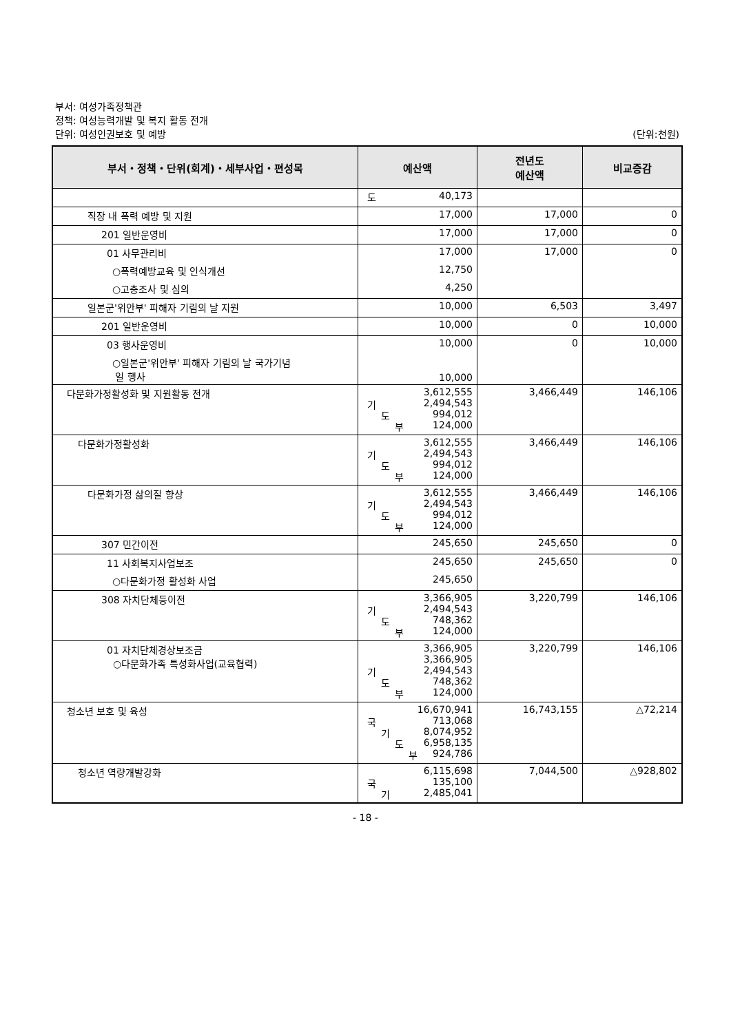부서: 여성가족정책관
정책: 여성능력개발 및 복지 활동 전개
단위: 여성인권보호 및 예방
(단위:천원)
| 부서・정책・단위(회계)・세부사업・편성목 | 예산액 | 전년도 예산액 | 비교증감 |
| --- | --- | --- | --- |
| | 도 40,173 | | |
| 직장 내 폭력 예방 및 지원 | 17,000 | 17,000 | 0 |
| 201 일반운영비 | 17,000 | 17,000 | 0 |
| 01 사무관리비 | 17,000 | 17,000 | 0 |
| ○폭력예방교육 및 인식개선 | 12,750 | | |
| ○고충조사 및 심의 | 4,250 | | |
| 일본군'위안부' 피해자 기림의 날 지원 | 10,000 | 6,503 | 3,497 |
| 201 일반운영비 | 10,000 | 0 | 10,000 |
| 03 행사운영비 | 10,000 | 0 | 10,000 |
| ○일본군'위안부' 피해자 기림의 날 국가기념 일 행사 | 10,000 | | |
| 다문화가정활성화 및 지원활동 전개 | 3,612,555 기 2,494,543 도 994,012 부 124,000 | 3,466,449 | 146,106 |
| 다문화가정활성화 | 3,612,555 기 2,494,543 도 994,012 부 124,000 | 3,466,449 | 146,106 |
| 다문화가정 삶의질 향상 | 3,612,555 기 2,494,543 도 994,012 부 124,000 | 3,466,449 | 146,106 |
| 307 민간이전 | 245,650 | 245,650 | 0 |
| 11 사회복지사업보조 | 245,650 | 245,650 | 0 |
| ○다문화가정 활성화 사업 | 245,650 | | |
| 308 자치단체등이전 | 3,366,905 기 2,494,543 도 748,362 부 124,000 | 3,220,799 | 146,106 |
| 01 자치단체경상보조금 ○다문화가족 특성화사업(교육협력) | 3,366,905 3,366,905 기 2,494,543 도 748,362 부 124,000 | 3,220,799 | 146,106 |
| 청소년 보호 및 육성 | 16,670,941 국 713,068 기 8,074,952 도 6,958,135 부 924,786 | 16,743,155 | △72,214 |
| 청소년 역량개발강화 | 6,115,698 국 135,100 기 2,485,041 | 7,044,500 | △928,802 |
- 18 -